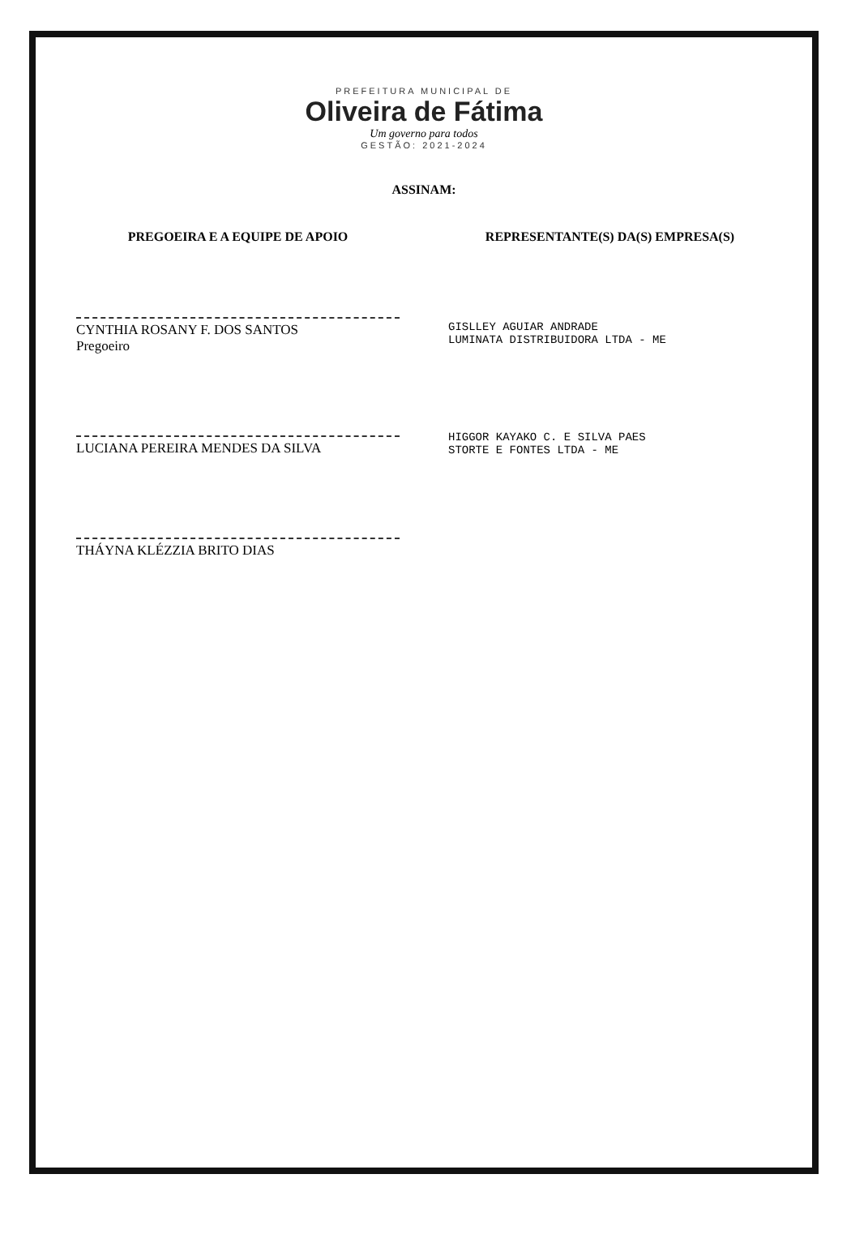PREFEITURA MUNICIPAL DE
Oliveira de Fátima
Um governo para todos
GESTÃO: 2021-2024
ASSINAM:
PREGOEIRA E A EQUIPE DE APOIO
CYNTHIA ROSANY F. DOS SANTOS
Pregoeiro
LUCIANA PEREIRA MENDES DA SILVA
THÁYNA KLÉZZIA BRITO DIAS
REPRESENTANTE(S) DA(S) EMPRESA(S)
GISLLEY AGUIAR ANDRADE
LUMINATA DISTRIBUIDORA LTDA - ME
HIGGOR KAYAKO C. E SILVA PAES
STORTE E FONTES LTDA - ME